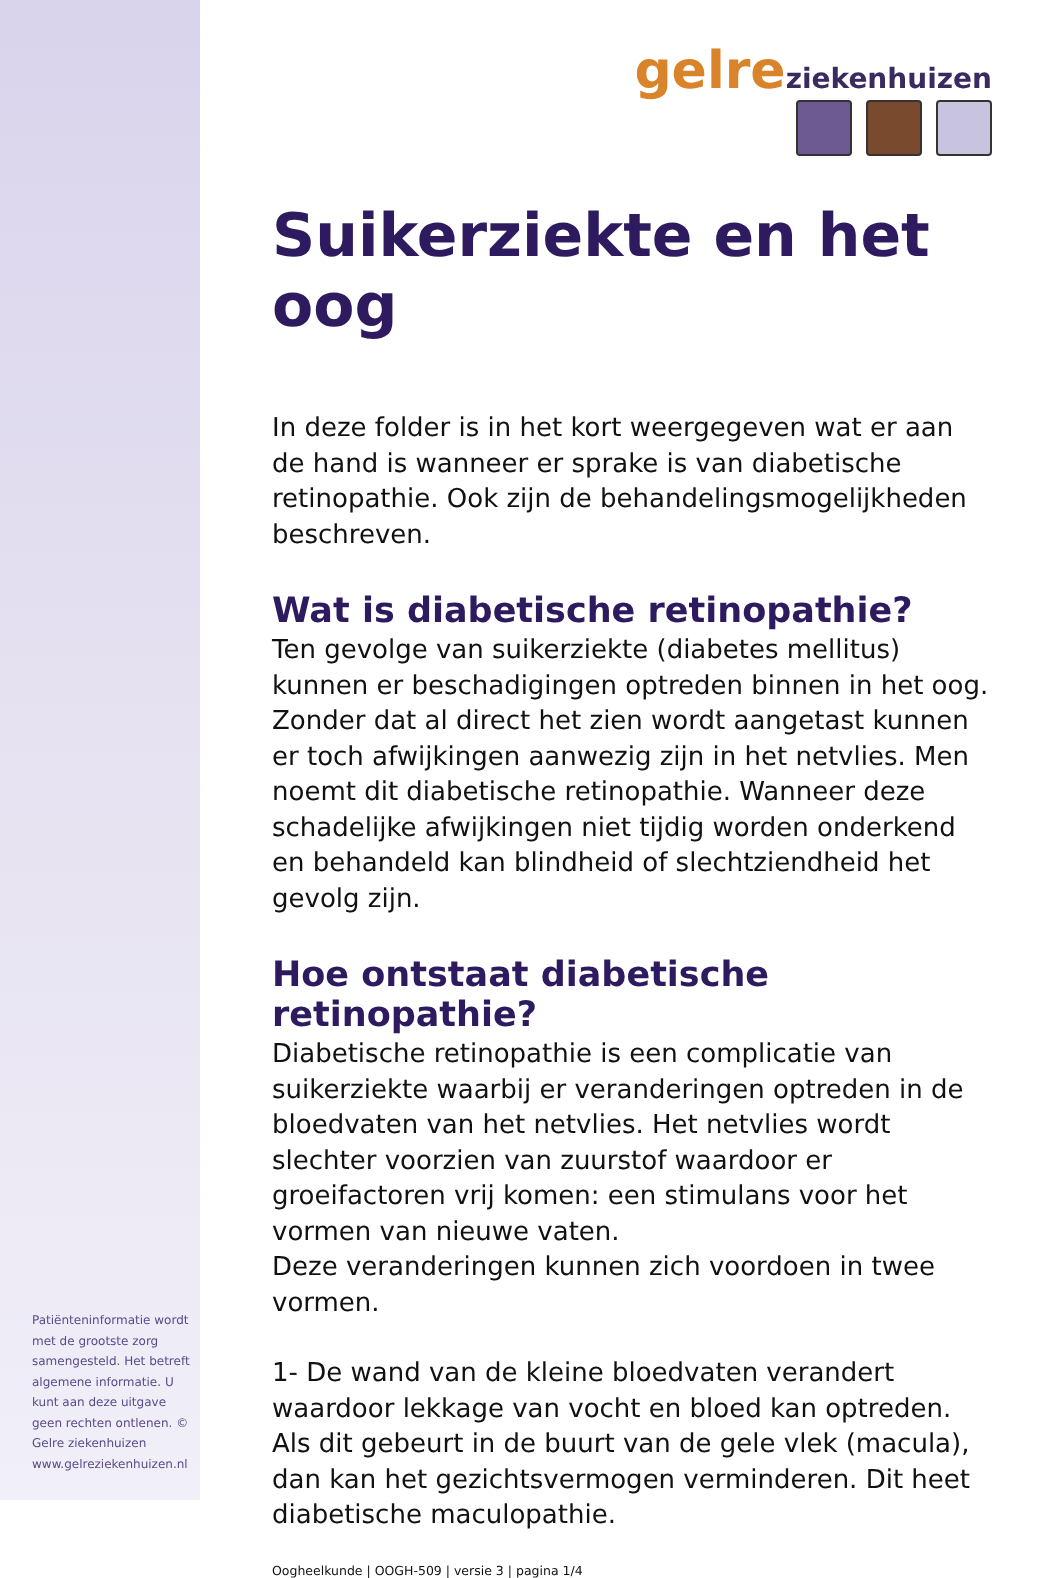Patiënteninformatie wordt met de grootste zorg samengesteld. Het betreft algemene informatie. U kunt aan deze uitgave geen rechten ontlenen. © Gelre ziekenhuizen www.gelreziekenhuizen.nl
gelre ziekenhuizen
Suikerziekte en het oog
In deze folder is in het kort weergegeven wat er aan de hand is wanneer er sprake is van diabetische retinopathie. Ook zijn de behandelingsmogelijkheden beschreven.
Wat is diabetische retinopathie?
Ten gevolge van suikerziekte (diabetes mellitus) kunnen er beschadigingen optreden binnen in het oog. Zonder dat al direct het zien wordt aangetast kunnen er toch afwijkingen aanwezig zijn in het netvlies. Men noemt dit diabetische retinopathie. Wanneer deze schadelijke afwijkingen niet tijdig worden onderkend en behandeld kan blindheid of slechtziendheid het gevolg zijn.
Hoe ontstaat diabetische retinopathie?
Diabetische retinopathie is een complicatie van suikerziekte waarbij er veranderingen optreden in de bloedvaten van het netvlies. Het netvlies wordt slechter voorzien van zuurstof waardoor er groeifactoren vrij komen: een stimulans voor het vormen van nieuwe vaten.
Deze veranderingen kunnen zich voordoen in twee vormen.
1- De wand van de kleine bloedvaten verandert waardoor lekkage van vocht en bloed kan optreden. Als dit gebeurt in de buurt van de gele vlek (macula), dan kan het gezichtsvermogen verminderen. Dit heet diabetische maculopathie.
Oogheelkunde | OOGH-509 | versie 3 | pagina 1/4